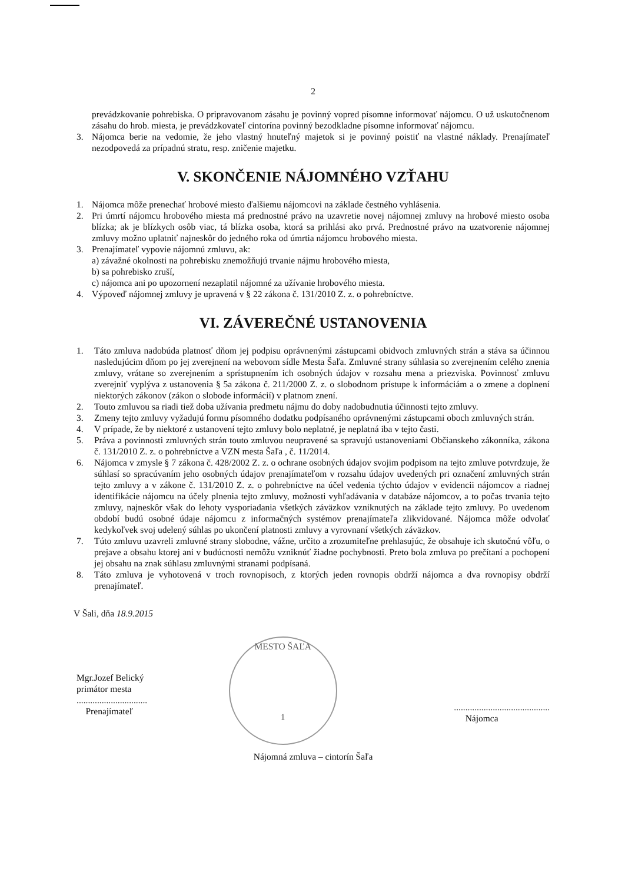2
prevádzkovanie pohrebiska. O pripravovanom zásahu je povinný vopred písomne informovať nájomcu. O už uskutočnenom zásahu do hrob. miesta, je prevádzkovateľ cintorína povinný bezodkladne písomne informovať nájomcu.
3. Nájomca berie na vedomie, že jeho vlastný hnuteľný majetok si je povinný poistiť na vlastné náklady. Prenajímateľ nezodpovedá za prípadnú stratu, resp. zničenie majetku.
V. SKONČENIE NÁJOMNÉHO VZŤAHU
1. Nájomca môže prenechať hrobové miesto ďalšiemu nájomcovi na základe čestného vyhlásenia.
2. Pri úmrtí nájomcu hrobového miesta má prednostné právo na uzavretie novej nájomnej zmluvy na hrobové miesto osoba blízka; ak je blízkych osôb viac, tá blízka osoba, ktorá sa prihlási ako prvá. Prednostné právo na uzatvorenie nájomnej zmluvy možno uplatniť najneskôr do jedného roka od úmrtia nájomcu hrobového miesta.
3. Prenajímateľ vypovie nájomnú zmluvu, ak:
a) závažné okolnosti na pohrebisku znemožňujú trvanie nájmu hrobového miesta,
b) sa pohrebisko zruší,
c) nájomca ani po upozornení nezaplatil nájomné za užívanie hrobového miesta.
4. Výpoveď nájomnej zmluvy je upravená v § 22 zákona č. 131/2010 Z. z. o pohrebníctve.
VI. ZÁVEREČNÉ USTANOVENIA
1. Táto zmluva nadobúda platnosť dňom jej podpisu oprávnenými zástupcami obidvoch zmluvných strán a stáva sa účinnou nasledujúcim dňom po jej zverejnení na webovom sídle Mesta Šaľa. Zmluvné strany súhlasia so zverejnením celého znenia zmluvy, vrátane so zverejnením a sprístupnením ich osobných údajov v rozsahu mena a priezviska. Povinnosť zmluvu zverejniť vyplýva z ustanovenia § 5a zákona č. 211/2000 Z. z. o slobodnom prístupe k informáciám a o zmene a doplnení niektorých zákonov (zákon o slobode informácií) v platnom znení.
2. Touto zmluvou sa riadi tiež doba užívania predmetu nájmu do doby nadobudnutia účinnosti tejto zmluvy.
3. Zmeny tejto zmluvy vyžadujú formu písomného dodatku podpísaného oprávnenými zástupcami oboch zmluvných strán.
4. V prípade, že by niektoré z ustanovení tejto zmluvy bolo neplatné, je neplatná iba v tejto časti.
5. Práva a povinnosti zmluvných strán touto zmluvou neupravené sa spravujú ustanoveniami Občianskeho zákonníka, zákona č. 131/2010 Z. z. o pohrebníctve a VZN mesta Šaľa , č. 11/2014.
6. Nájomca v zmysle § 7 zákona č. 428/2002 Z. z. o ochrane osobných údajov svojim podpisom na tejto zmluve potvrdzuje, že súhlasí so spracúvaním jeho osobných údajov prenajímateľom v rozsahu údajov uvedených pri označení zmluvných strán tejto zmluvy a v zákone č. 131/2010 Z. z. o pohrebníctve na účel vedenia týchto údajov v evidencii nájomcov a riadnej identifikácie nájomcu na účely plnenia tejto zmluvy, možnosti vyhľadávania v databáze nájomcov, a to počas trvania tejto zmluvy, najneskôr však do lehoty vysporiadania všetkých záväzkov vzniknutých na základe tejto zmluvy. Po uvedenom období budú osobné údaje nájomcu z informačných systémov prenajímateľa zlikvidované. Nájomca môže odvolať kedykoľvek svoj udelený súhlas po ukončení platnosti zmluvy a vyrovnaní všetkých záväzkov.
7. Túto zmluvu uzavreli zmluvné strany slobodne, vážne, určito a zrozumiteľne prehlasujúc, že obsahuje ich skutočnú vôľu, o prejave a obsahu ktorej ani v budúcnosti nemôžu vzniknúť žiadne pochybnosti. Preto bola zmluva po prečítaní a pochopení jej obsahu na znak súhlasu zmluvnými stranami podpísaná.
8. Táto zmluva je vyhotovená v troch rovnopisoch, z ktorých jeden rovnopis obdrží nájomca a dva rovnopisy obdrží prenajímateľ.
V Šali, dňa 18.9.2015
Mgr.Jozef Belický
primátor mesta
...............................
Prenajímateľ
MESTO ŠAĽA
1
..........................................
Nájomca
Nájomná zmluva – cintorín Šaľa